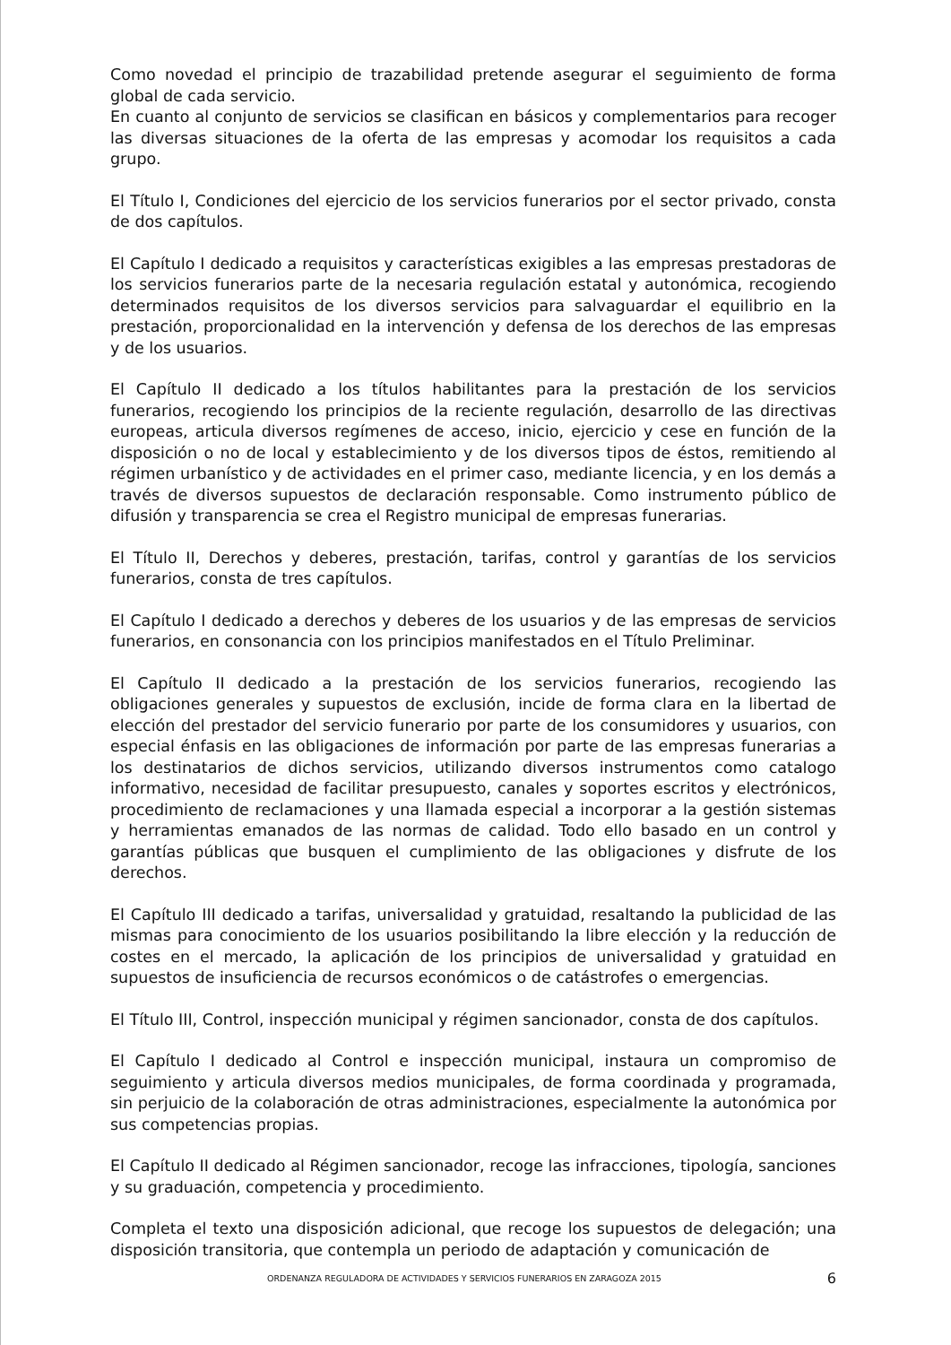Como novedad el principio de trazabilidad pretende asegurar el seguimiento de forma global de cada servicio.
En cuanto al conjunto de servicios se clasifican en básicos y complementarios para recoger las diversas situaciones de la oferta de las empresas y acomodar los requisitos a cada grupo.
El Título I, Condiciones del ejercicio de los servicios funerarios por el sector privado, consta de dos capítulos.
El Capítulo I dedicado a requisitos y características exigibles a las empresas prestadoras de los servicios funerarios parte de la necesaria regulación estatal y autonómica, recogiendo determinados requisitos de los diversos servicios para salvaguardar el equilibrio en la prestación, proporcionalidad en la intervención y defensa de los derechos de las empresas y de los usuarios.
El Capítulo II dedicado a los títulos habilitantes para la prestación de los servicios funerarios, recogiendo los principios de la reciente regulación, desarrollo de las directivas europeas, articula diversos regímenes de acceso, inicio, ejercicio y cese en función de la disposición o no de local y establecimiento y de los diversos tipos de éstos, remitiendo al régimen urbanístico y de actividades en el primer caso, mediante licencia, y en los demás a través de diversos supuestos de declaración responsable. Como instrumento público de difusión y transparencia se crea el Registro municipal de empresas funerarias.
El Título II, Derechos y deberes, prestación, tarifas, control y garantías de los servicios funerarios, consta de tres capítulos.
El Capítulo I dedicado a derechos y deberes de los usuarios y de las empresas de servicios funerarios, en consonancia con los principios manifestados en el Título Preliminar.
El Capítulo II dedicado a la prestación de los servicios funerarios, recogiendo las obligaciones generales y supuestos de exclusión, incide de forma clara en la libertad de elección del prestador del servicio funerario por parte de los consumidores y usuarios, con especial énfasis en las obligaciones de información por parte de las empresas funerarias a los destinatarios de dichos servicios, utilizando diversos instrumentos como catalogo informativo, necesidad de facilitar presupuesto, canales y soportes escritos y electrónicos, procedimiento de reclamaciones y una llamada especial a incorporar a la gestión sistemas y herramientas emanados de las normas de calidad. Todo ello basado en un control y garantías públicas que busquen el cumplimiento de las obligaciones y disfrute de los derechos.
El Capítulo III dedicado a tarifas, universalidad y gratuidad, resaltando la publicidad de las mismas para conocimiento de los usuarios posibilitando la libre elección y la reducción de costes en el mercado, la aplicación de los principios de universalidad y gratuidad en supuestos de insuficiencia de recursos económicos o de catástrofes o emergencias.
El Título III, Control, inspección municipal y régimen sancionador, consta de dos capítulos.
El Capítulo I dedicado al Control e inspección municipal, instaura un compromiso de seguimiento y articula diversos medios municipales, de forma coordinada y programada, sin perjuicio de la colaboración de otras administraciones, especialmente la autonómica por sus competencias propias.
El Capítulo II dedicado al Régimen sancionador, recoge las infracciones, tipología, sanciones y su graduación, competencia y procedimiento.
Completa el texto una disposición adicional, que recoge los supuestos de delegación; una disposición transitoria, que contempla un periodo de adaptación y comunicación de
ORDENANZA REGULADORA DE ACTIVIDADES Y SERVICIOS FUNERARIOS EN ZARAGOZA 2015 6